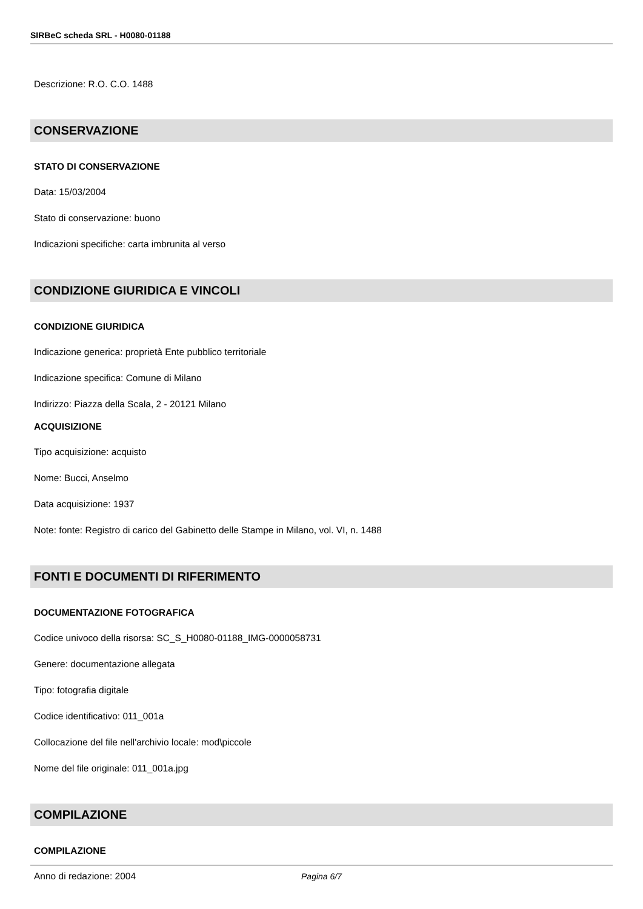SIRBeC scheda SRL - H0080-01188
Descrizione: R.O. C.O. 1488
CONSERVAZIONE
STATO DI CONSERVAZIONE
Data: 15/03/2004
Stato di conservazione: buono
Indicazioni specifiche: carta imbrunita al verso
CONDIZIONE GIURIDICA E VINCOLI
CONDIZIONE GIURIDICA
Indicazione generica: proprietà Ente pubblico territoriale
Indicazione specifica: Comune di Milano
Indirizzo: Piazza della Scala, 2 - 20121 Milano
ACQUISIZIONE
Tipo acquisizione: acquisto
Nome: Bucci, Anselmo
Data acquisizione: 1937
Note: fonte: Registro di carico del Gabinetto delle Stampe in Milano, vol. VI, n. 1488
FONTI E DOCUMENTI DI RIFERIMENTO
DOCUMENTAZIONE FOTOGRAFICA
Codice univoco della risorsa: SC_S_H0080-01188_IMG-0000058731
Genere: documentazione allegata
Tipo: fotografia digitale
Codice identificativo: 011_001a
Collocazione del file nell'archivio locale: mod\piccole
Nome del file originale: 011_001a.jpg
COMPILAZIONE
COMPILAZIONE
Anno di redazione: 2004
Pagina 6/7